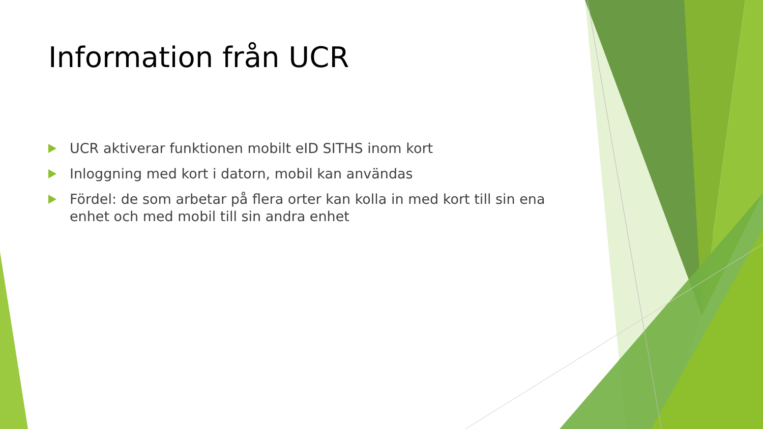Information från UCR
UCR aktiverar funktionen mobilt eID SITHS inom kort
Inloggning med kort i datorn, mobil kan användas
Fördel: de som arbetar på flera orter kan kolla in med kort till sin ena enhet och med mobil till sin andra enhet